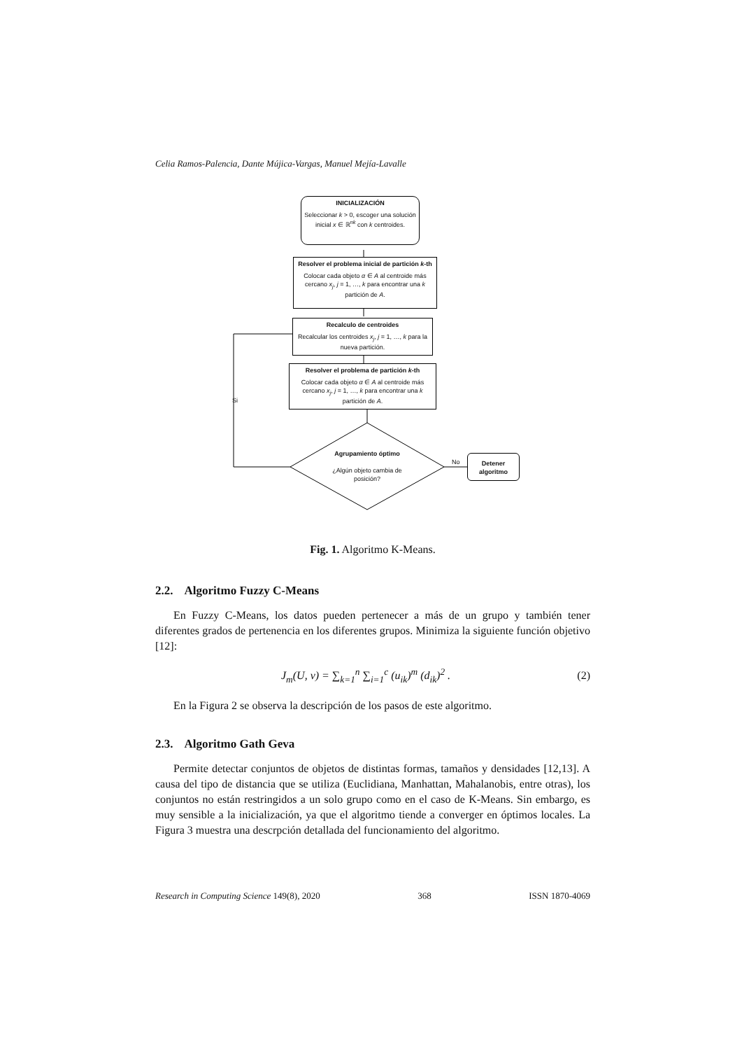Celia Ramos-Palencia, Dante Mújica-Vargas, Manuel Mejía-Lavalle
INICIALIZACIÓN
Seleccionar k > 0, escoger una solución inicial x ∈ ℝ<sup>nk</sup> con k centroides.
Resolver el problema inicial de partición k-th
Colocar cada objeto α ∈ A al centroide más cercano x<sub>j</sub>, j = 1, …, k para encontrar una k partición de A.
Recalculo de centroides
Recalcular los centroides x<sub>j</sub>, j = 1, …, k para la nueva partición.
Resolver el problema de partición k-th
Colocar cada objeto α ∈ A al centroide más cercano x<sub>j</sub>, j = 1, …, k para encontrar una k partición de A.
Si
Agrupamiento óptimo
¿Algún objeto cambia de posición?
No
Detener algoritmo
Fig. 1. Algoritmo K-Means.
2.2. Algoritmo Fuzzy C-Means
En Fuzzy C-Means, los datos pueden pertenecer a más de un grupo y también tener diferentes grados de pertenencia en los diferentes grupos. Minimiza la siguiente función objetivo [12]:
J<sub>m</sub>(U, v) = ∑<sub>k=1</sub><sup>n</sup> ∑<sub>i=1</sub><sup>c</sup> (u<sub>ik</sub>)<sup>m</sup> (d<sub>ik</sub>)<sup>2</sup> . (2)
En la Figura 2 se observa la descripción de los pasos de este algoritmo.
2.3. Algoritmo Gath Geva
Permite detectar conjuntos de objetos de distintas formas, tamaños y densidades [12,13]. A causa del tipo de distancia que se utiliza (Euclidiana, Manhattan, Mahalanobis, entre otras), los conjuntos no están restringidos a un solo grupo como en el caso de K-Means. Sin embargo, es muy sensible a la inicialización, ya que el algoritmo tiende a converger en óptimos locales. La Figura 3 muestra una descrpción detallada del funcionamiento del algoritmo.
Research in Computing Science 149(8), 2020 368 ISSN 1870-4069